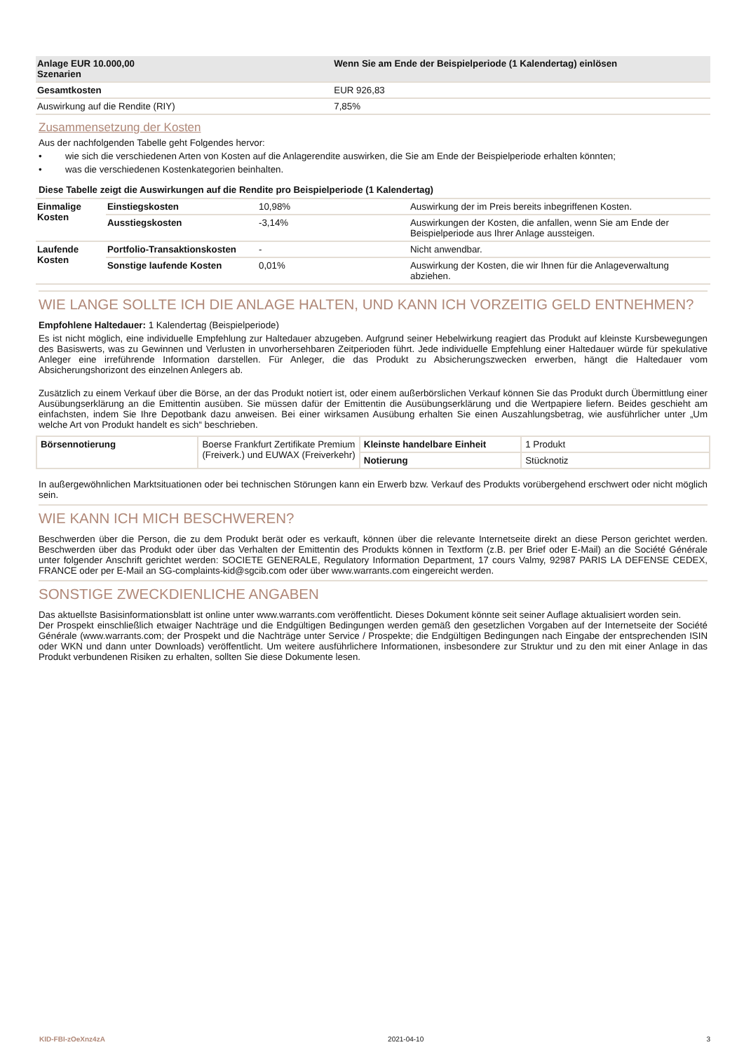| Anlage EUR 10.000,00 Szenarien | Wenn Sie am Ende der Beispielperiode (1 Kalendertag) einlösen |
| --- | --- |
| Gesamtkosten | EUR 926,83 |
| Auswirkung auf die Rendite (RIY) | 7,85% |
Zusammensetzung der Kosten
Aus der nachfolgenden Tabelle geht Folgendes hervor:
• wie sich die verschiedenen Arten von Kosten auf die Anlagerendite auswirken, die Sie am Ende der Beispielperiode erhalten könnten;
• was die verschiedenen Kostenkategorien beinhalten.
Diese Tabelle zeigt die Auswirkungen auf die Rendite pro Beispielperiode (1 Kalendertag)
| Einmalige Kosten | Einstiegskosten | 10,98% | Auswirkung der im Preis bereits inbegriffenen Kosten. |
| | Ausstiegskosten | -3,14% | Auswirkungen der Kosten, die anfallen, wenn Sie am Ende der Beispielperiode aus Ihrer Anlage aussteigen. |
| Laufende Kosten | Portfolio-Transaktionskosten | - | Nicht anwendbar. |
| | Sonstige laufende Kosten | 0,01% | Auswirkung der Kosten, die wir Ihnen für die Anlageverwaltung abziehen. |
WIE LANGE SOLLTE ICH DIE ANLAGE HALTEN, UND KANN ICH VORZEITIG GELD ENTNEHMEN?
Empfohlene Haltedauer: 1 Kalendertag (Beispielperiode)
Es ist nicht möglich, eine individuelle Empfehlung zur Haltedauer abzugeben. Aufgrund seiner Hebelwirkung reagiert das Produkt auf kleinste Kursbewegungen des Basiswerts, was zu Gewinnen und Verlusten in unvorhersehbaren Zeitperioden führt. Jede individuelle Empfehlung einer Haltedauer würde für spekulative Anleger eine irreführende Information darstellen. Für Anleger, die das Produkt zu Absicherungszwecken erwerben, hängt die Haltedauer vom Absicherungshorizont des einzelnen Anlegers ab.
Zusätzlich zu einem Verkauf über die Börse, an der das Produkt notiert ist, oder einem außerbörslichen Verkauf können Sie das Produkt durch Übermittlung einer Ausübungserklärung an die Emittentin ausüben. Sie müssen dafür der Emittentin die Ausübungserklärung und die Wertpapiere liefern. Beides geschieht am einfachsten, indem Sie Ihre Depotbank dazu anweisen. Bei einer wirksamen Ausübung erhalten Sie einen Auszahlungsbetrag, wie ausführlicher unter „Um welche Art von Produkt handelt es sich“ beschrieben.
| Börsennotierung | Boerse Frankfurt Zertifikate Premium (Freiverk.) und EUWAX (Freiverkehr) | Kleinste handelbare Einheit | 1 Produkt |
| | | Notierung | Stücknotiz |
In außergewöhnlichen Marktsituationen oder bei technischen Störungen kann ein Erwerb bzw. Verkauf des Produkts vorübergehend erschwert oder nicht möglich sein.
WIE KANN ICH MICH BESCHWEREN?
Beschwerden über die Person, die zu dem Produkt berät oder es verkauft, können über die relevante Internetseite direkt an diese Person gerichtet werden. Beschwerden über das Produkt oder über das Verhalten der Emittentin des Produkts können in Textform (z.B. per Brief oder E-Mail) an die Société Générale unter folgender Anschrift gerichtet werden: SOCIETE GENERALE, Regulatory Information Department, 17 cours Valmy, 92987 PARIS LA DEFENSE CEDEX, FRANCE oder per E-Mail an SG-complaints-kid@sgcib.com oder über www.warrants.com eingereicht werden.
SONSTIGE ZWECKDIENLICHE ANGABEN
Das aktuellste Basisinformationsblatt ist online unter www.warrants.com veröffentlicht. Dieses Dokument könnte seit seiner Auflage aktualisiert worden sein.
Der Prospekt einschließlich etwaiger Nachträge und die Endgültigen Bedingungen werden gemäß den gesetzlichen Vorgaben auf der Internetseite der Société Générale (www.warrants.com; der Prospekt und die Nachträge unter Service / Prospekte; die Endgültigen Bedingungen nach Eingabe der entsprechenden ISIN oder WKN und dann unter Downloads) veröffentlicht. Um weitere ausführlichere Informationen, insbesondere zur Struktur und zu den mit einer Anlage in das Produkt verbundenen Risiken zu erhalten, sollten Sie diese Dokumente lesen.
KID-FBI-zOeXnz4zA 2021-04-10 3